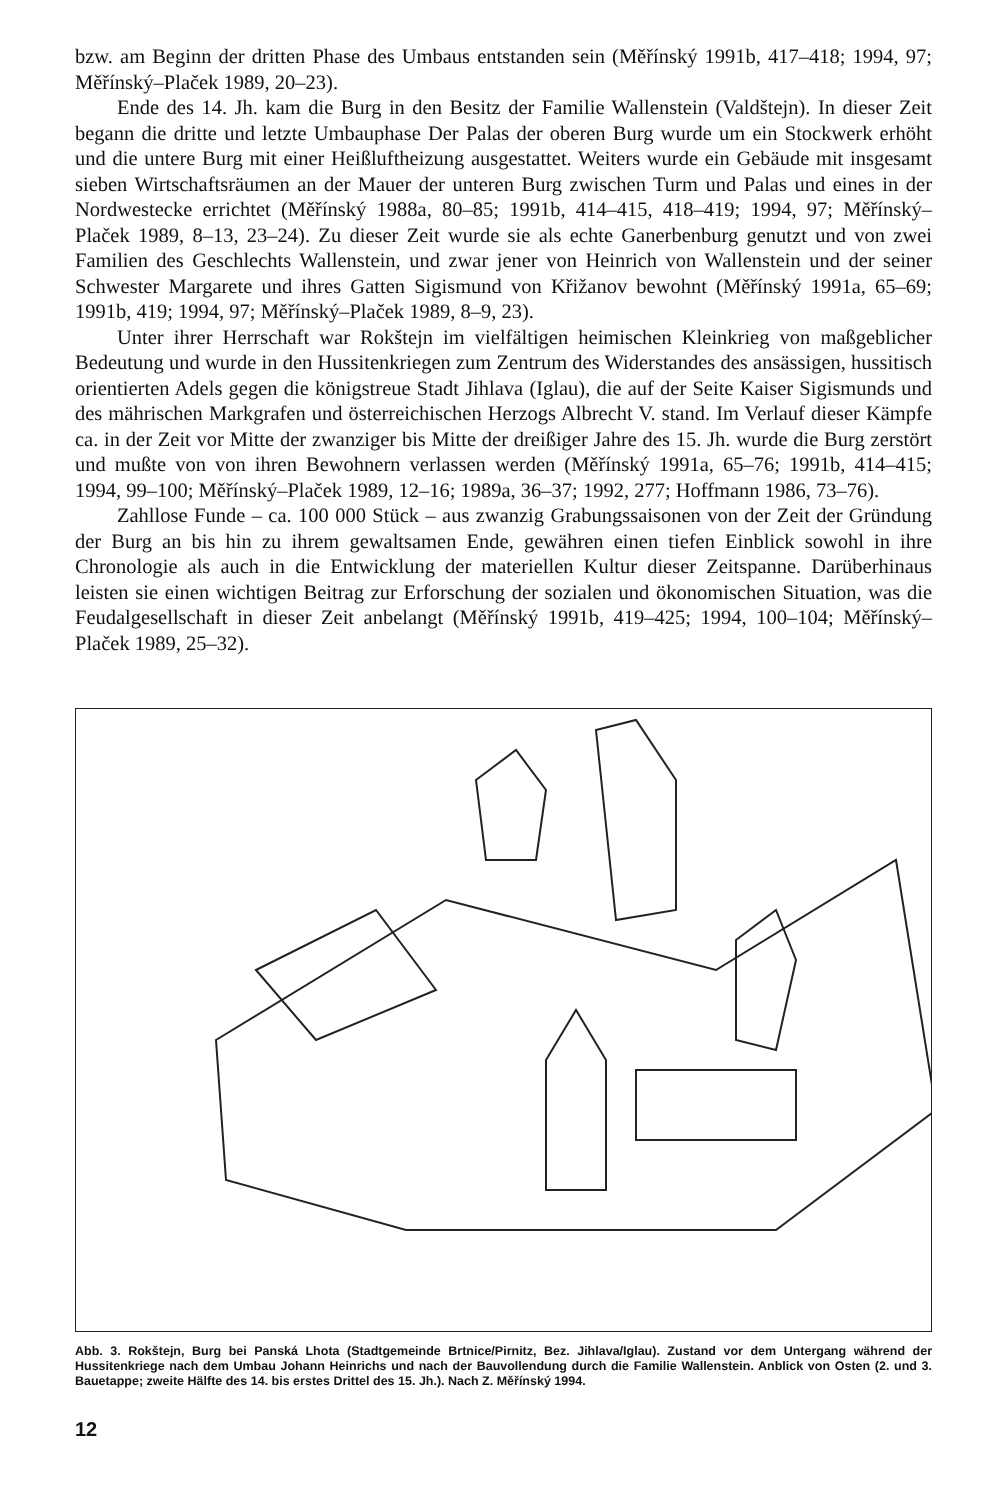bzw. am Beginn der dritten Phase des Umbaus entstanden sein (Měřínský 1991b, 417–418; 1994, 97; Měřínský–Plaček 1989, 20–23).
Ende des 14. Jh. kam die Burg in den Besitz der Familie Wallenstein (Valdštejn). In dieser Zeit begann die dritte und letzte Umbauphase Der Palas der oberen Burg wurde um ein Stockwerk erhöht und die untere Burg mit einer Heißluftheizung ausgestattet. Weiters wurde ein Gebäude mit insgesamt sieben Wirtschaftsräumen an der Mauer der unteren Burg zwischen Turm und Palas und eines in der Nordwestecke errichtet (Měřínský 1988a, 80–85; 1991b, 414–415, 418–419; 1994, 97; Měřínský–Plaček 1989, 8–13, 23–24). Zu dieser Zeit wurde sie als echte Ganerbenburg genutzt und von zwei Familien des Geschlechts Wallenstein, und zwar jener von Heinrich von Wallenstein und der seiner Schwester Margarete und ihres Gatten Sigismund von Křižanov bewohnt (Měřínský 1991a, 65–69; 1991b, 419; 1994, 97; Měřínský–Plaček 1989, 8–9, 23).
Unter ihrer Herrschaft war Rokštejn im vielfältigen heimischen Kleinkrieg von maßgeblicher Bedeutung und wurde in den Hussitenkriegen zum Zentrum des Widerstandes des ansässigen, hussitisch orientierten Adels gegen die königstreue Stadt Jihlava (Iglau), die auf der Seite Kaiser Sigismunds und des mährischen Markgrafen und österreichischen Herzogs Albrecht V. stand. Im Verlauf dieser Kämpfe ca. in der Zeit vor Mitte der zwanziger bis Mitte der dreißiger Jahre des 15. Jh. wurde die Burg zerstört und mußte von von ihren Bewohnern verlassen werden (Měřínský 1991a, 65–76; 1991b, 414–415; 1994, 99–100; Měřínský–Plaček 1989, 12–16; 1989a, 36–37; 1992, 277; Hoffmann 1986, 73–76).
Zahllose Funde – ca. 100 000 Stück – aus zwanzig Grabungssaisonen von der Zeit der Gründung der Burg an bis hin zu ihrem gewaltsamen Ende, gewähren einen tiefen Einblick sowohl in ihre Chronologie als auch in die Entwicklung der materiellen Kultur dieser Zeitspanne. Darüberhinaus leisten sie einen wichtigen Beitrag zur Erforschung der sozialen und ökonomischen Situation, was die Feudalgesellschaft in dieser Zeit anbelangt (Měřínský 1991b, 419–425; 1994, 100–104; Měřínský–Plaček 1989, 25–32).
Abb. 3. Rokštejn, Burg bei Panská Lhota (Stadtgemeinde Brtnice/Pirnitz, Bez. Jihlava/Iglau). Zustand vor dem Untergang während der Hussitenkriege nach dem Umbau Johann Heinrichs und nach der Bauvollendung durch die Familie Wallenstein. Anblick von Osten (2. und 3. Bauetappe; zweite Hälfte des 14. bis erstes Drittel des 15. Jh.). Nach Z. Měřínský 1994.
12